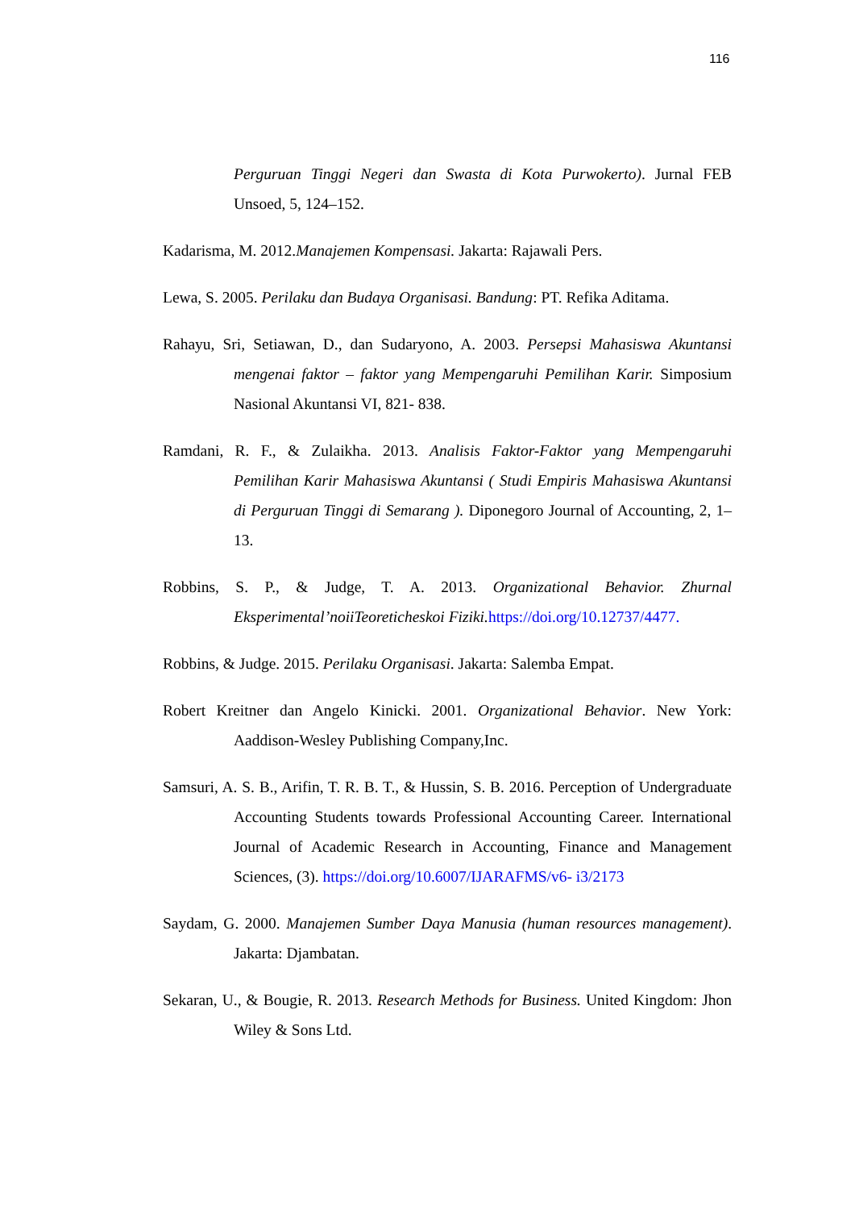116
Perguruan Tinggi Negeri dan Swasta di Kota Purwokerto). Jurnal FEB Unsoed, 5, 124–152.
Kadarisma, M. 2012.Manajemen Kompensasi. Jakarta: Rajawali Pers.
Lewa, S. 2005. Perilaku dan Budaya Organisasi. Bandung: PT. Refika Aditama.
Rahayu, Sri, Setiawan, D., dan Sudaryono, A. 2003. Persepsi Mahasiswa Akuntansi mengenai faktor – faktor yang Mempengaruhi Pemilihan Karir. Simposium Nasional Akuntansi VI, 821- 838.
Ramdani, R. F., & Zulaikha. 2013. Analisis Faktor-Faktor yang Mempengaruhi Pemilihan Karir Mahasiswa Akuntansi ( Studi Empiris Mahasiswa Akuntansi di Perguruan Tinggi di Semarang ). Diponegoro Journal of Accounting, 2, 1– 13.
Robbins, S. P., & Judge, T. A. 2013. Organizational Behavior. Zhurnal Eksperimental’noiiTeoreticheskoi Fiziki. https://doi.org/10.12737/4477.
Robbins, & Judge. 2015. Perilaku Organisasi. Jakarta: Salemba Empat.
Robert Kreitner dan Angelo Kinicki. 2001. Organizational Behavior. New York: Aaddison-Wesley Publishing Company,Inc.
Samsuri, A. S. B., Arifin, T. R. B. T., & Hussin, S. B. 2016. Perception of Undergraduate Accounting Students towards Professional Accounting Career. International Journal of Academic Research in Accounting, Finance and Management Sciences, (3). https://doi.org/10.6007/IJARAFMS/v6- i3/2173
Saydam, G. 2000. Manajemen Sumber Daya Manusia (human resources management). Jakarta: Djambatan.
Sekaran, U., & Bougie, R. 2013. Research Methods for Business. United Kingdom: Jhon Wiley & Sons Ltd.